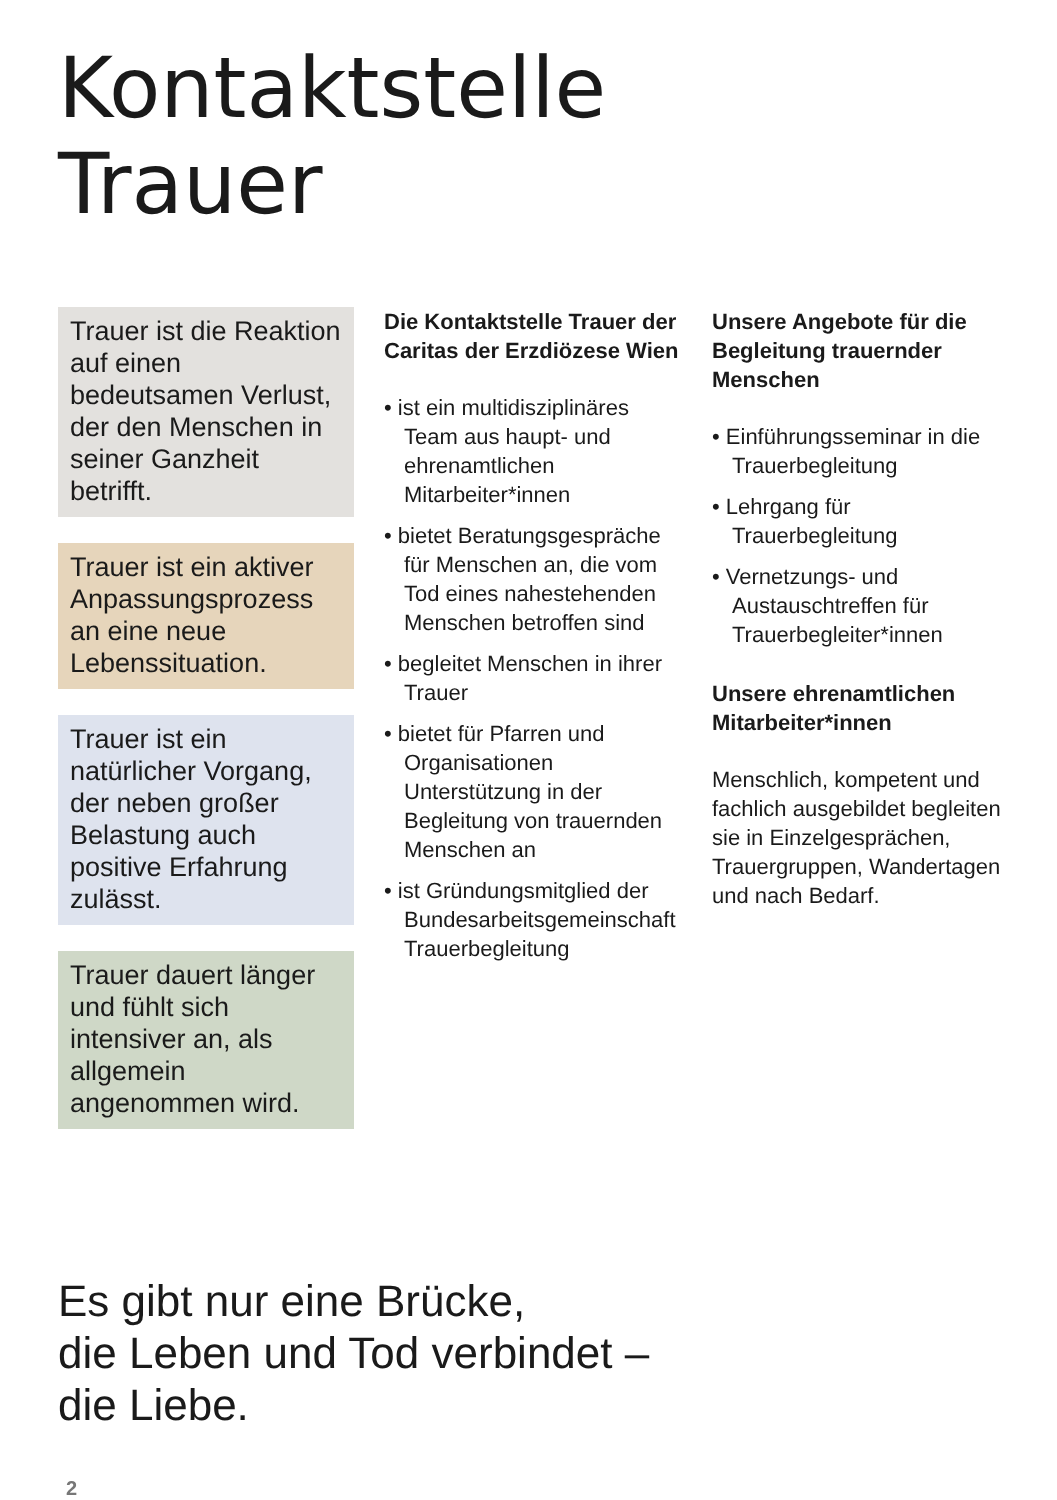Kontaktstelle
Trauer
Trauer ist die Reaktion auf einen bedeutsamen Verlust, der den Menschen in seiner Ganzheit betrifft.
Trauer ist ein aktiver Anpassungsprozess an eine neue Lebenssituation.
Trauer ist ein natürlicher Vorgang, der neben großer Belastung auch positive Erfahrung zulässt.
Trauer dauert länger und fühlt sich intensiver an, als allgemein angenommen wird.
Die Kontaktstelle Trauer der Caritas der Erzdiözese Wien
• ist ein multidisziplinäres Team aus haupt- und ehrenamtlichen Mitarbeiter*innen
• bietet Beratungsgespräche für Menschen an, die vom Tod eines nahestehenden Menschen betroffen sind
• begleitet Menschen in ihrer Trauer
• bietet für Pfarren und Organisationen Unterstützung in der Begleitung von trauernden Menschen an
• ist Gründungsmitglied der Bundesarbeitsgemeinschaft Trauerbegleitung
Unsere Angebote für die Begleitung trauernder Menschen
• Einführungsseminar in die Trauerbegleitung
• Lehrgang für Trauerbegleitung
• Vernetzungs- und Austauschtreffen für Trauerbegleiter*innen
Unsere ehrenamtlichen Mitarbeiter*innen
Menschlich, kompetent und fachlich ausgebildet begleiten sie in Einzelgesprächen, Trauergruppen, Wandertagen und nach Bedarf.
Es gibt nur eine Brücke,
die Leben und Tod verbindet –
die Liebe.
2